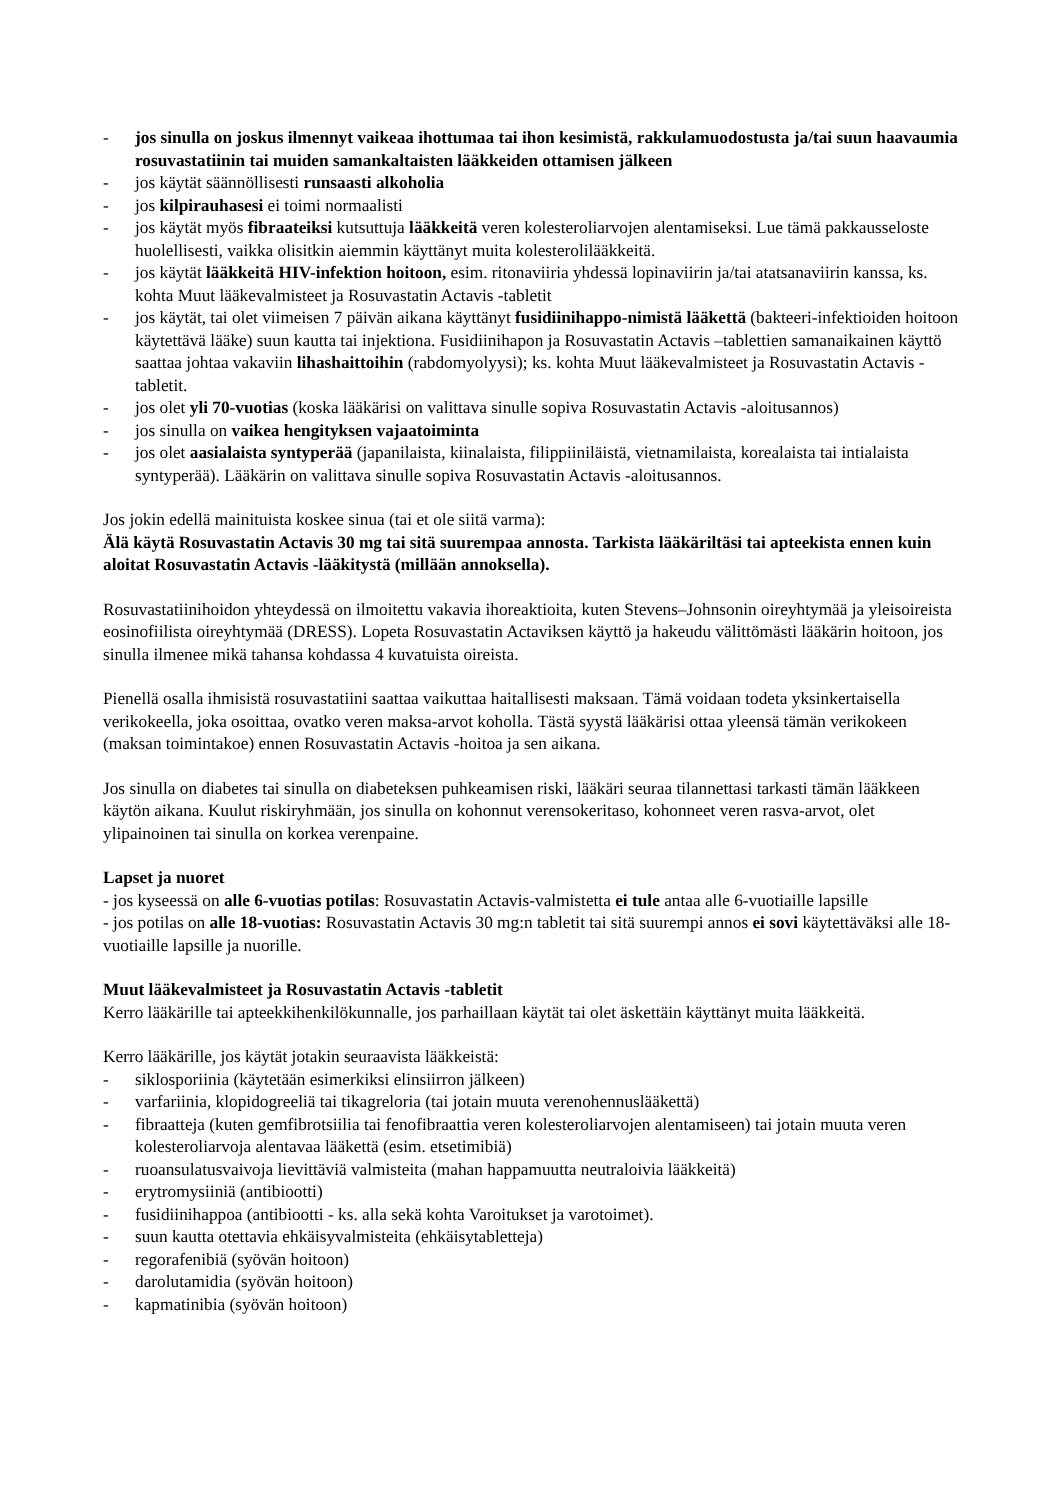- jos sinulla on joskus ilmennyt vaikeaa ihottumaa tai ihon kesimistä, rakkulamuodostusta ja/tai suun haavaumia rosuvastatiinin tai muiden samankaltaisten lääkkeiden ottamisen jälkeen
- jos käytät säännöllisesti runsaasti alkoholia
- jos kilpirauhasesi ei toimi normaalisti
- jos käytät myös fibraateiksi kutsuttuja lääkkeitä veren kolesteroliarvojen alentamiseksi. Lue tämä pakkausseloste huolellisesti, vaikka olisitkin aiemmin käyttänyt muita kolesterolilääkkeitä.
- jos käytät lääkkeitä HIV-infektion hoitoon, esim. ritonaviiria yhdessä lopinaviirin ja/tai atatsanaviirin kanssa, ks. kohta Muut lääkevalmisteet ja Rosuvastatin Actavis -tabletit
- jos käytät, tai olet viimeisen 7 päivän aikana käyttänyt fusidiinihappo-nimistä lääkettä (bakteeri-infektioiden hoitoon käytettävä lääke) suun kautta tai injektiona. Fusidiinihapon ja Rosuvastatin Actavis –tablettien samanaikainen käyttö saattaa johtaa vakaviin lihashaittoihin (rabdomyolyysi); ks. kohta Muut lääkevalmisteet ja Rosuvastatin Actavis -tabletit.
- jos olet yli 70-vuotias (koska lääkärisi on valittava sinulle sopiva Rosuvastatin Actavis -aloitusannos)
- jos sinulla on vaikea hengityksen vajaatoiminta
- jos olet aasialaista syntyperää (japanilaista, kiinalaista, filippiiniläistä, vietnamilaista, korealaista tai intialaista syntyperää). Lääkärin on valittava sinulle sopiva Rosuvastatin Actavis -aloitusannos.
Jos jokin edellä mainituista koskee sinua (tai et ole siitä varma):
Älä käytä Rosuvastatin Actavis 30 mg tai sitä suurempaa annosta. Tarkista lääkäriltäsi tai apteekista ennen kuin aloitat Rosuvastatin Actavis -lääkitystä (millään annoksella).
Rosuvastatiinihoidon yhteydessä on ilmoitettu vakavia ihoreaktioita, kuten Stevens–Johnsonin oireyhtymää ja yleisoireista eosinofiilista oireyhtymää (DRESS). Lopeta Rosuvastatin Actaviksen käyttö ja hakeudu välittömästi lääkärin hoitoon, jos sinulla ilmenee mikä tahansa kohdassa 4 kuvatuista oireista.
Pienellä osalla ihmisistä rosuvastatiini saattaa vaikuttaa haitallisesti maksaan. Tämä voidaan todeta yksinkertaisella verikokeella, joka osoittaa, ovatko veren maksa-arvot koholla. Tästä syystä lääkärisi ottaa yleensä tämän verikokeen (maksan toimintakoe) ennen Rosuvastatin Actavis -hoitoa ja sen aikana.
Jos sinulla on diabetes tai sinulla on diabeteksen puhkeamisen riski, lääkäri seuraa tilannettasi tarkasti tämän lääkkeen käytön aikana. Kuulut riskiryhmään, jos sinulla on kohonnut verensokeritaso, kohonneet veren rasva-arvot, olet ylipainoinen tai sinulla on korkea verenpaine.
Lapset ja nuoret
- jos kyseessä on alle 6-vuotias potilas: Rosuvastatin Actavis-valmistetta ei tule antaa alle 6-vuotiaille lapsille
- jos potilas on alle 18-vuotias: Rosuvastatin Actavis 30 mg:n tabletit tai sitä suurempi annos ei sovi käytettäväksi alle 18-vuotiaille lapsille ja nuorille.
Muut lääkevalmisteet ja Rosuvastatin Actavis -tabletit
Kerro lääkärille tai apteekkihenkilökunnalle, jos parhaillaan käytät tai olet äskettäin käyttänyt muita lääkkeitä.
Kerro lääkärille, jos käytät jotakin seuraavista lääkkeistä:
- siklosporiinia (käytetään esimerkiksi elinsiirron jälkeen)
- varfariinia, klopidogreeliä tai tikagreloria (tai jotain muuta verenohennuslääkettä)
- fibraatteja (kuten gemfibrotsiilia tai fenofibraattia veren kolesteroliarvojen alentamiseen) tai jotain muuta veren kolesteroliarvoja alentavaa lääkettä (esim. etsetimibiä)
- ruoansulatusvaivoja lievittäviä valmisteita (mahan happamuutta neutraloivia lääkkeitä)
- erytromysiiniä (antibiootti)
- fusidiinihappoa (antibiootti - ks. alla sekä kohta Varoitukset ja varotoimet).
- suun kautta otettavia ehkäisyvalmisteita (ehkäisytabletteja)
- regorafenibiä (syövän hoitoon)
- darolutamidia (syövän hoitoon)
- kapmatinibia (syövän hoitoon)